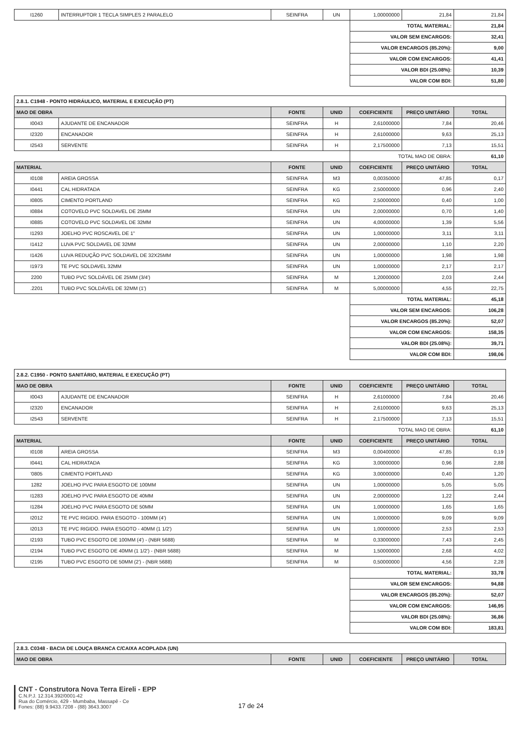| I1260 | INTERRUPTOR 1 TECLA SIMPLES 2 PARALELO | SEINFRA | UN | 1,00000000 | 21,84 | 21,84 |
| | | | | TOTAL MATERIAL: | | 21,84 |
| | | | | VALOR SEM ENCARGOS: | | 32,41 |
| | | | | VALOR ENCARGOS (85.20%): | | 9,00 |
| | | | | VALOR COM ENCARGOS: | | 41,41 |
| | | | | VALOR BDI (25.08%): | | 10,39 |
| | | | | VALOR COM BDI: | | 51,80 |
| 2.8.1. C1948 - PONTO HIDRÁULICO, MATERIAL E EXECUÇÃO (PT) | | | | | | |
| MAO DE OBRA | | FONTE | UNID | COEFICIENTE | PREÇO UNITÁRIO | TOTAL |
| I0043 | AJUDANTE DE ENCANADOR | SEINFRA | H | 2,61000000 | 7,84 | 20,46 |
| I2320 | ENCANADOR | SEINFRA | H | 2,61000000 | 9,63 | 25,13 |
| I2543 | SERVENTE | SEINFRA | H | 2,17500000 | 7,13 | 15,51 |
| | | | | TOTAL MAO DE OBRA: | | 61,10 |
| MATERIAL | | FONTE | UNID | COEFICIENTE | PREÇO UNITÁRIO | TOTAL |
| I0108 | AREIA GROSSA | SEINFRA | M3 | 0,00350000 | 47,85 | 0,17 |
| I0441 | CAL HIDRATADA | SEINFRA | KG | 2,50000000 | 0,96 | 2,40 |
| I0805 | CIMENTO PORTLAND | SEINFRA | KG | 2,50000000 | 0,40 | 1,00 |
| I0884 | COTOVELO PVC SOLDAVEL DE 25MM | SEINFRA | UN | 2,00000000 | 0,70 | 1,40 |
| I0885 | COTOVELO PVC SOLDAVEL DE 32MM | SEINFRA | UN | 4,00000000 | 1,39 | 5,56 |
| I1293 | JOELHO PVC ROSCAVEL DE 1" | SEINFRA | UN | 1,00000000 | 3,11 | 3,11 |
| I1412 | LUVA PVC SOLDAVEL DE 32MM | SEINFRA | UN | 2,00000000 | 1,10 | 2,20 |
| I1426 | LUVA REDUÇÃO PVC SOLDAVEL DE 32X25MM | SEINFRA | UN | 1,00000000 | 1,98 | 1,98 |
| I1973 | TE PVC SOLDAVEL 32MM | SEINFRA | UN | 1,00000000 | 2,17 | 2,17 |
| 2200 | TUBO PVC SOLDÁVEL DE 25MM (3/4') | SEINFRA | M | 1,20000000 | 2,03 | 2,44 |
| .2201 | TUBO PVC SOLDÁVEL DE 32MM (1') | SEINFRA | M | 5,00000000 | 4,55 | 22,75 |
| | | | | TOTAL MATERIAL: | | 45,18 |
| | | | | VALOR SEM ENCARGOS: | | 106,28 |
| | | | | VALOR ENCARGOS (85.20%): | | 52,07 |
| | | | | VALOR COM ENCARGOS: | | 158,35 |
| | | | | VALOR BDI (25.08%): | | 39,71 |
| | | | | VALOR COM BDI: | | 198,06 |
| 2.8.2. C1950 - PONTO SANITÁRIO, MATERIAL E EXECUÇÃO (PT) | | | | | | |
| MAO DE OBRA | | FONTE | UNID | COEFICIENTE | PREÇO UNITÁRIO | TOTAL |
| I0043 | AJUDANTE DE ENCANADOR | SEINFRA | H | 2,61000000 | 7,84 | 20,46 |
| I2320 | ENCANADOR | SEINFRA | H | 2,61000000 | 9,63 | 25,13 |
| I2543 | SERVENTE | SEINFRA | H | 2,17500000 | 7,13 | 15,51 |
| | | | | TOTAL MAO DE OBRA: | | 61,10 |
| MATERIAL | | FONTE | UNID | COEFICIENTE | PREÇO UNITÁRIO | TOTAL |
| I0108 | AREIA GROSSA | SEINFRA | M3 | 0,00400000 | 47,85 | 0,19 |
| I0441 | CAL HIDRATADA | SEINFRA | KG | 3,00000000 | 0,96 | 2,88 |
| '0805 | CIMENTO PORTLAND | SEINFRA | KG | 3,00000000 | 0,40 | 1,20 |
| 1282 | JOELHO PVC PARA ESGOTO DE 100MM | SEINFRA | UN | 1,00000000 | 5,05 | 5,05 |
| I1283 | JOELHO PVC PARA ESGOTO DE 40MM | SEINFRA | UN | 2,00000000 | 1,22 | 2,44 |
| I1284 | JOELHO PVC PARA ESGOTO DE 50MM | SEINFRA | UN | 1,00000000 | 1,65 | 1,65 |
| I2012 | TE PVC RIGIDO. PARA ESGOTO - 100MM (4') | SEINFRA | UN | 1,00000000 | 9,09 | 9,09 |
| I2013 | TE PVC RIGIDO. PARA ESGOTO - 40MM (1 1/2') | SEINFRA | UN | 1,00000000 | 2,53 | 2,53 |
| I2193 | TUBO PVC ESGOTO DE 100MM (4') - (NBR 5688) | SEINFRA | M | 0,33000000 | 7,43 | 2,45 |
| I2194 | TUBO PVC ESGOTO DE 40MM (1 1/2') - (NBR 5688) | SEINFRA | M | 1,50000000 | 2,68 | 4,02 |
| I2195 | TUBO PVC ESGOTO DE 50MM (2') - (NBR 5688) | SEINFRA | M | 0,50000000 | 4,56 | 2,28 |
| | | | | TOTAL MATERIAL: | | 33,78 |
| | | | | VALOR SEM ENCARGOS: | | 94,88 |
| | | | | VALOR ENCARGOS (85.20%): | | 52,07 |
| | | | | VALOR COM ENCARGOS: | | 146,95 |
| | | | | VALOR BDI (25.08%): | | 36,86 |
| | | | | VALOR COM BDI: | | 183,81 |
| 2.8.3. C0348 - BACIA DE LOUÇA BRANCA C/CAIXA ACOPLADA (UN) | | | | | | |
| MAO DE OBRA | | FONTE | UNID | COEFICIENTE | PREÇO UNITÁRIO | TOTAL |
CNT - Construtora Nova Terra Eireli - EPP
C.N.P.J. 12.314.392/0001-42
Rua do Comércio, 429 - Mumbaba, Massapê - Ce
Fones: (88) 9.9433.7208 - (88) 3643.3007
17 de 24